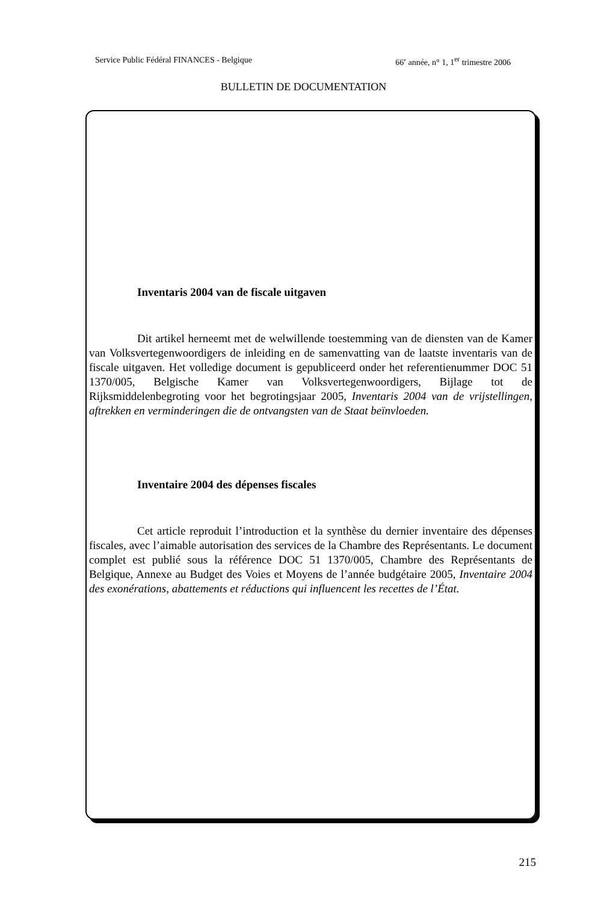Service Public Fédéral FINANCES - Belgique 66<sup>e</sup> année, n° 1, 1<sup>er</sup> trimestre 2006
BULLETIN DE DOCUMENTATION
Inventaris 2004 van de fiscale uitgaven
Dit artikel herneemt met de welwillende toestemming van de diensten van de Kamer van Volksvertegenwoordigers de inleiding en de samenvatting van de laatste inventaris van de fiscale uitgaven. Het volledige document is gepubliceerd onder het referentienummer DOC 51 1370/005, Belgische Kamer van Volksvertegenwoordigers, Bijlage tot de Rijksmiddelenbegroting voor het begrotingsjaar 2005, Inventaris 2004 van de vrijstellingen, aftrekken en verminderingen die de ontvangsten van de Staat beïnvloeden.
Inventaire 2004 des dépenses fiscales
Cet article reproduit l’introduction et la synthèse du dernier inventaire des dépenses fiscales, avec l’aimable autorisation des services de la Chambre des Représentants. Le document complet est publié sous la référence DOC 51 1370/005, Chambre des Représentants de Belgique, Annexe au Budget des Voies et Moyens de l’année budgétaire 2005, Inventaire 2004 des exonérations, abattements et réductions qui influencent les recettes de l’État.
215